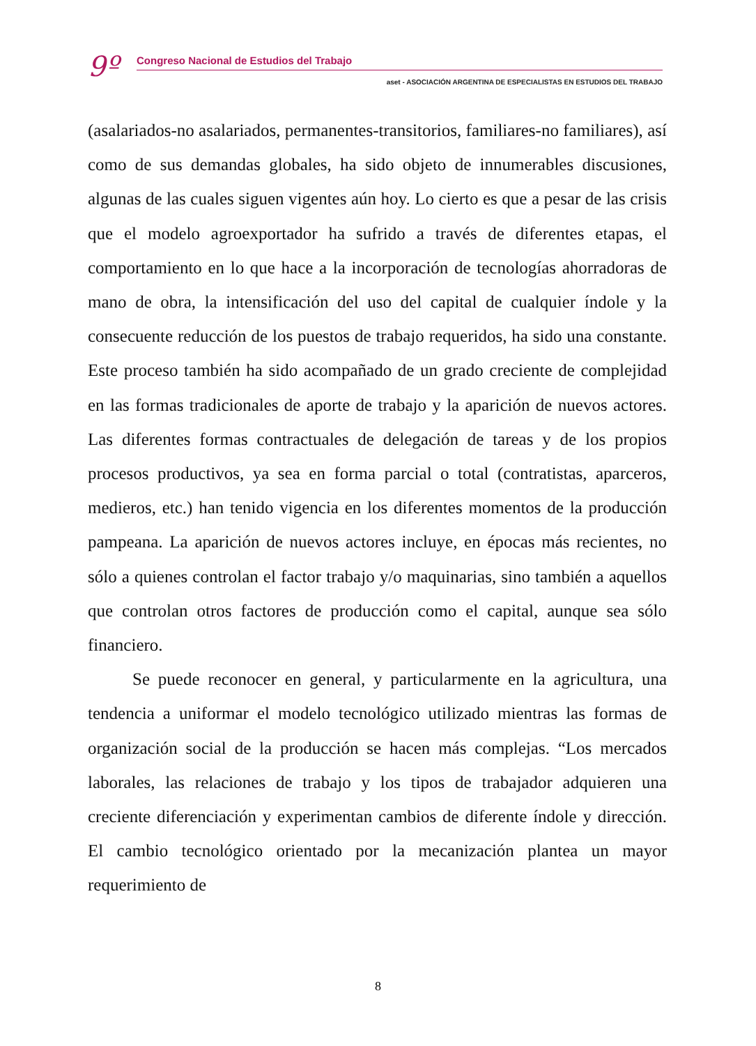9º
Congreso Nacional de Estudios del Trabajo
aset - ASOCIACIÓN ARGENTINA DE ESPECIALISTAS EN ESTUDIOS DEL TRABAJO
(asalariados-no asalariados, permanentes-transitorios, familiares-no familiares), así como de sus demandas globales, ha sido objeto de innumerables discusiones, algunas de las cuales siguen vigentes aún hoy. Lo cierto es que a pesar de las crisis que el modelo agroexportador ha sufrido a través de diferentes etapas, el comportamiento en lo que hace a la incorporación de tecnologías ahorradoras de mano de obra, la intensificación del uso del capital de cualquier índole y la consecuente reducción de los puestos de trabajo requeridos, ha sido una constante. Este proceso también ha sido acompañado de un grado creciente de complejidad en las formas tradicionales de aporte de trabajo y la aparición de nuevos actores. Las diferentes formas contractuales de delegación de tareas y de los propios procesos productivos, ya sea en forma parcial o total (contratistas, aparceros, medieros, etc.) han tenido vigencia en los diferentes momentos de la producción pampeana. La aparición de nuevos actores incluye, en épocas más recientes, no sólo a quienes controlan el factor trabajo y/o maquinarias, sino también a aquellos que controlan otros factores de producción como el capital, aunque sea sólo financiero.
Se puede reconocer en general, y particularmente en la agricultura, una tendencia a uniformar el modelo tecnológico utilizado mientras las formas de organización social de la producción se hacen más complejas. “Los mercados laborales, las relaciones de trabajo y los tipos de trabajador adquieren una creciente diferenciación y experimentan cambios de diferente índole y dirección. El cambio tecnológico orientado por la mecanización plantea un mayor requerimiento de
8